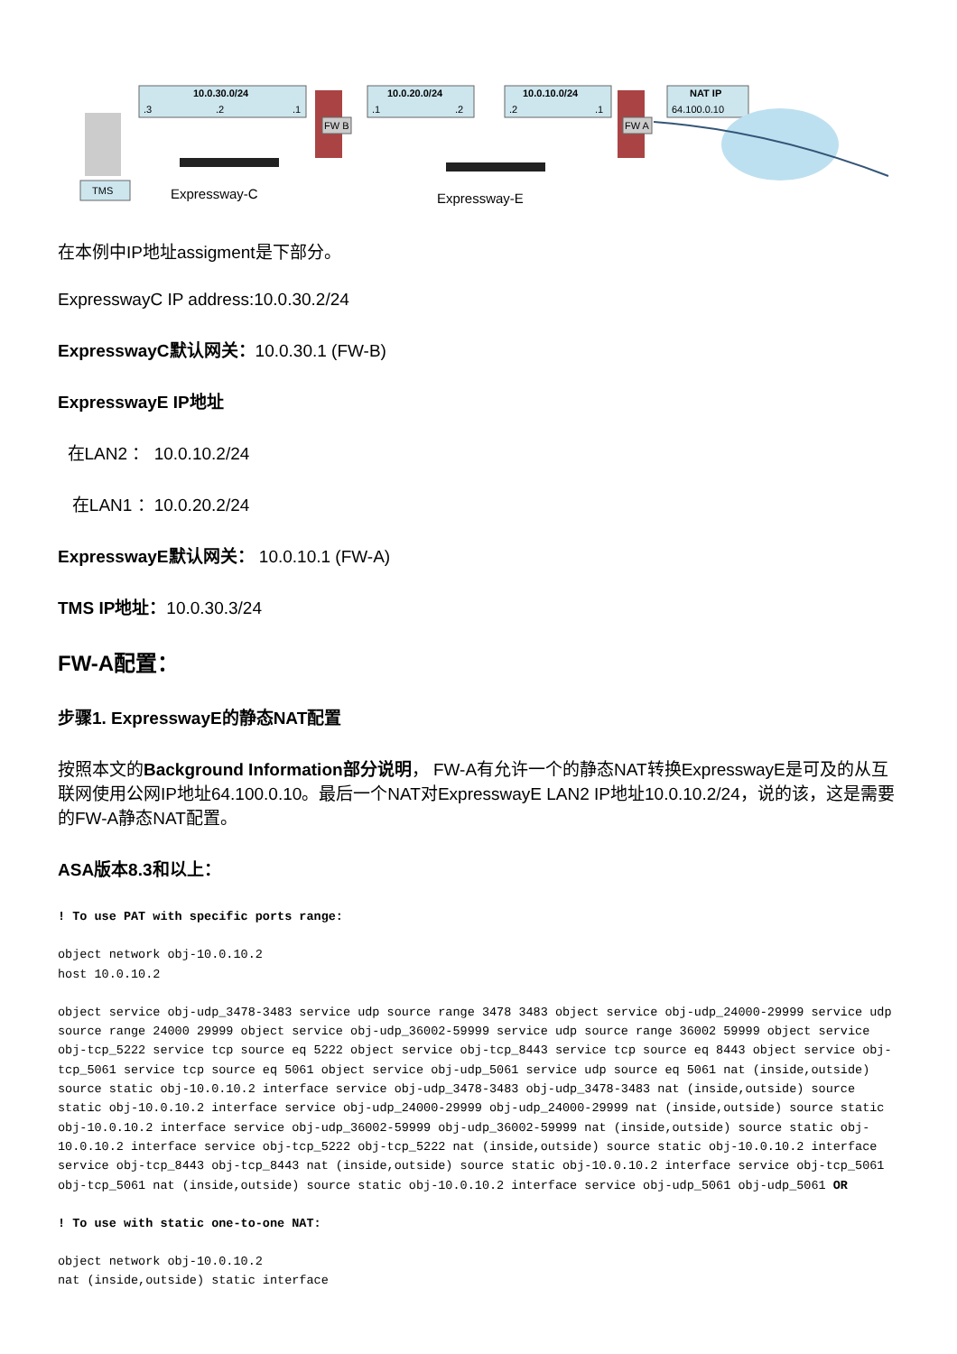10.0.30.0/24
.3
.2
.1
10.0.20.0/24
.1
.2
10.0.10.0/24
.2
.1
NAT IP
64.100.0.10
FW B
FW A
TMS
Expressway-C
Expressway-E
在本例中IP地址assigment是下部分。
ExpresswayC IP address:10.0.30.2/24
ExpresswayC默认网关：10.0.30.1 (FW-B)
ExpresswayE IP地址
在LAN2 ： 10.0.10.2/24
在LAN1 ：10.0.20.2/24
ExpresswayE默认网关： 10.0.10.1 (FW-A)
TMS IP地址：10.0.30.3/24
FW-A配置：
步骤1. ExpresswayE的静态NAT配置
按照本文的Background Information部分说明， FW-A有允许一个的静态NAT转换ExpresswayE是可及的从互联网使用公网IP地址64.100.0.10。最后一个NAT对ExpresswayE LAN2 IP地址10.0.10.2/24，说的该，这是需要的FW-A静态NAT配置。
ASA版本8.3和以上：
! To use PAT with specific ports range:
object network obj-10.0.10.2
host 10.0.10.2
object service obj-udp_3478-3483 service udp source range 3478 3483 object service obj-udp_24000-29999 service udp source range 24000 29999 object service obj-udp_36002-59999 service udp source range 36002 59999 object service obj-tcp_5222 service tcp source eq 5222 object service obj-tcp_8443 service tcp source eq 8443 object service obj-tcp_5061 service tcp source eq 5061 object service obj-udp_5061 service udp source eq 5061 nat (inside,outside) source static obj-10.0.10.2 interface service obj-udp_3478-3483 obj-udp_3478-3483 nat (inside,outside) source static obj-10.0.10.2 interface service obj-udp_24000-29999 obj-udp_24000-29999 nat (inside,outside) source static obj-10.0.10.2 interface service obj-udp_36002-59999 obj-udp_36002-59999 nat (inside,outside) source static obj-10.0.10.2 interface service obj-tcp_5222 obj-tcp_5222 nat (inside,outside) source static obj-10.0.10.2 interface service obj-tcp_8443 obj-tcp_8443 nat (inside,outside) source static obj-10.0.10.2 interface service obj-tcp_5061 obj-tcp_5061 nat (inside,outside) source static obj-10.0.10.2 interface service obj-udp_5061 obj-udp_5061 OR
! To use with static one-to-one NAT:
object network obj-10.0.10.2
nat (inside,outside) static interface